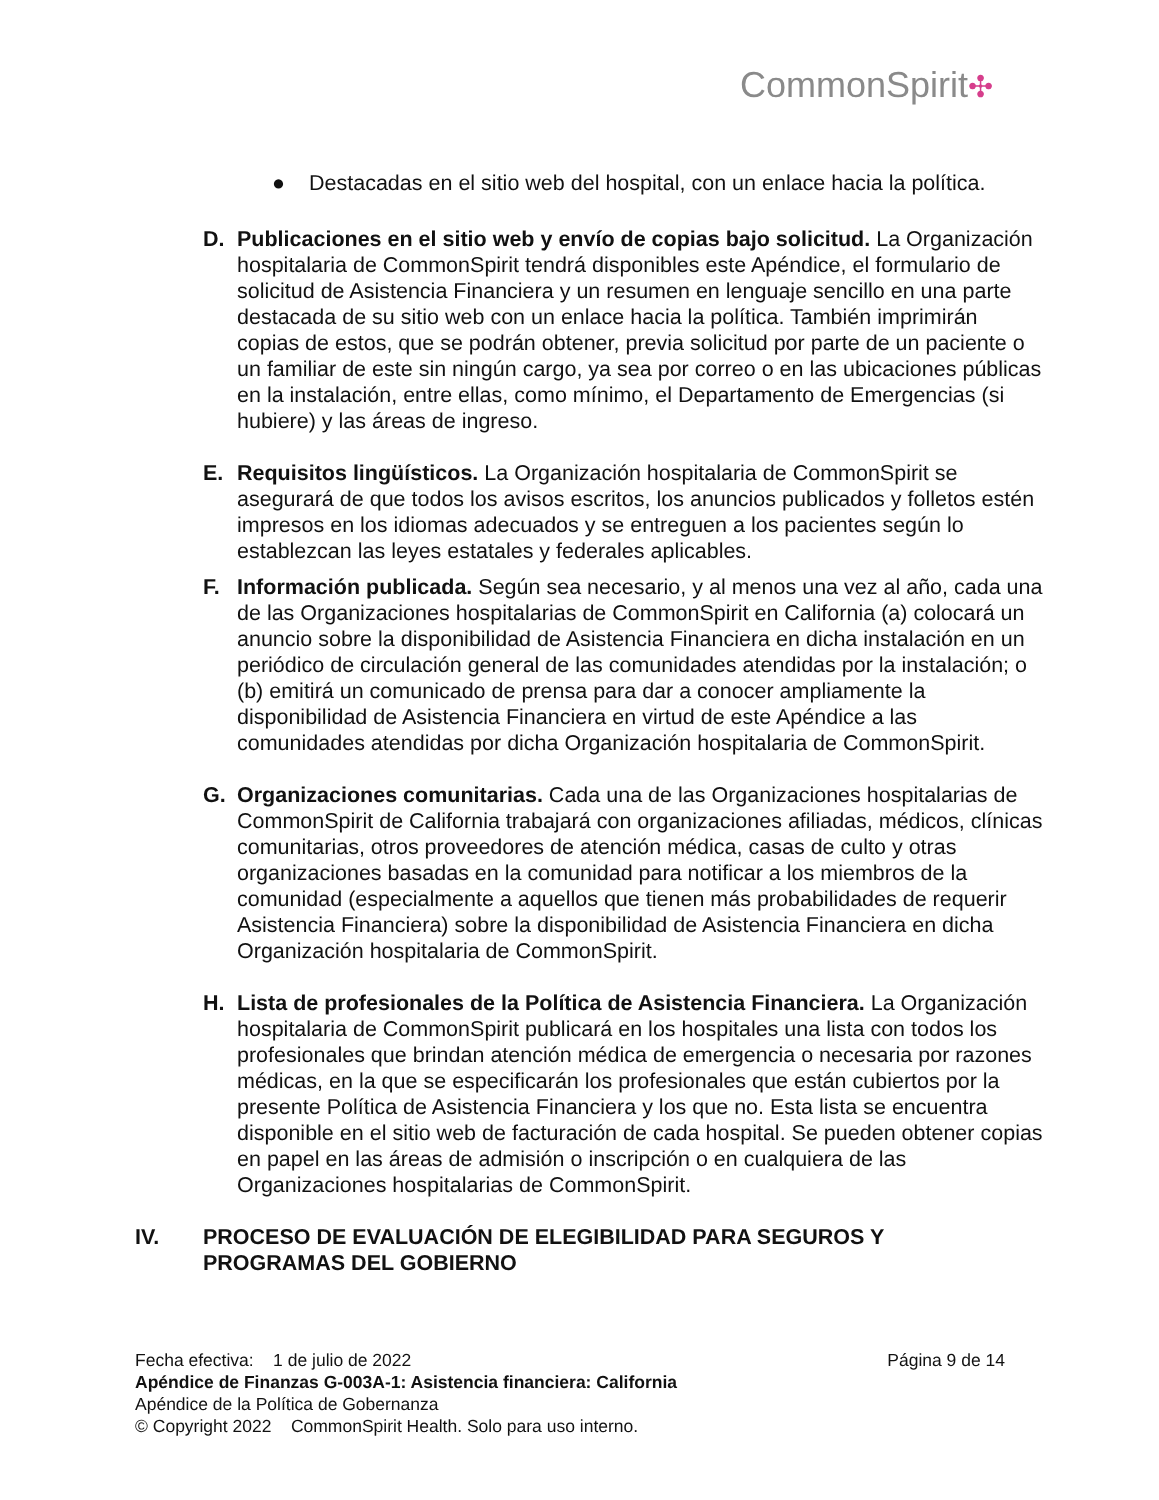CommonSpirit✣
● Destacadas en el sitio web del hospital, con un enlace hacia la política.
D. Publicaciones en el sitio web y envío de copias bajo solicitud. La Organización hospitalaria de CommonSpirit tendrá disponibles este Apéndice, el formulario de solicitud de Asistencia Financiera y un resumen en lenguaje sencillo en una parte destacada de su sitio web con un enlace hacia la política. También imprimirán copias de estos, que se podrán obtener, previa solicitud por parte de un paciente o un familiar de este sin ningún cargo, ya sea por correo o en las ubicaciones públicas en la instalación, entre ellas, como mínimo, el Departamento de Emergencias (si hubiere) y las áreas de ingreso.
E. Requisitos lingüísticos. La Organización hospitalaria de CommonSpirit se asegurará de que todos los avisos escritos, los anuncios publicados y folletos estén impresos en los idiomas adecuados y se entreguen a los pacientes según lo establezcan las leyes estatales y federales aplicables.
F. Información publicada. Según sea necesario, y al menos una vez al año, cada una de las Organizaciones hospitalarias de CommonSpirit en California (a) colocará un anuncio sobre la disponibilidad de Asistencia Financiera en dicha instalación en un periódico de circulación general de las comunidades atendidas por la instalación; o (b) emitirá un comunicado de prensa para dar a conocer ampliamente la disponibilidad de Asistencia Financiera en virtud de este Apéndice a las comunidades atendidas por dicha Organización hospitalaria de CommonSpirit.
G. Organizaciones comunitarias. Cada una de las Organizaciones hospitalarias de CommonSpirit de California trabajará con organizaciones afiliadas, médicos, clínicas comunitarias, otros proveedores de atención médica, casas de culto y otras organizaciones basadas en la comunidad para notificar a los miembros de la comunidad (especialmente a aquellos que tienen más probabilidades de requerir Asistencia Financiera) sobre la disponibilidad de Asistencia Financiera en dicha Organización hospitalaria de CommonSpirit.
H. Lista de profesionales de la Política de Asistencia Financiera. La Organización hospitalaria de CommonSpirit publicará en los hospitales una lista con todos los profesionales que brindan atención médica de emergencia o necesaria por razones médicas, en la que se especificarán los profesionales que están cubiertos por la presente Política de Asistencia Financiera y los que no. Esta lista se encuentra disponible en el sitio web de facturación de cada hospital. Se pueden obtener copias en papel en las áreas de admisión o inscripción o en cualquiera de las Organizaciones hospitalarias de CommonSpirit.
IV. PROCESO DE EVALUACIÓN DE ELEGIBILIDAD PARA SEGUROS Y
PROGRAMAS DEL GOBIERNO
Fecha efectiva: 1 de julio de 2022 Página 9 de 14
Apéndice de Finanzas G-003A-1: Asistencia financiera: California
Apéndice de la Política de Gobernanza
© Copyright 2022 CommonSpirit Health. Solo para uso interno.